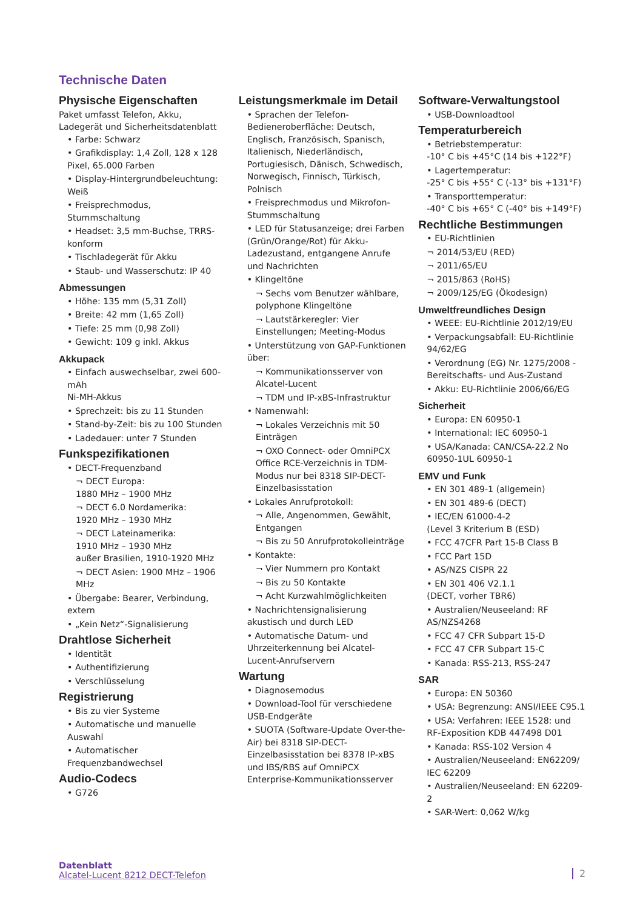Technische Daten
Physische Eigenschaften
Paket umfasst Telefon, Akku, Ladegerät und Sicherheitsdatenblatt
• Farbe: Schwarz
• Grafikdisplay: 1,4 Zoll, 128 x 128 Pixel, 65.000 Farben
• Display-Hintergrundbeleuchtung: Weiß
• Freisprechmodus, Stummschaltung
• Headset: 3,5 mm-Buchse, TRRS-konform
• Tischladegerät für Akku
• Staub- und Wasserschutz: IP 40
Abmessungen
• Höhe: 135 mm (5,31 Zoll)
• Breite: 42 mm (1,65 Zoll)
• Tiefe: 25 mm (0,98 Zoll)
• Gewicht: 109 g inkl. Akkus
Akkupack
• Einfach auswechselbar, zwei 600-mAh
Ni-MH-Akkus
• Sprechzeit: bis zu 11 Stunden
• Stand-by-Zeit: bis zu 100 Stunden
• Ladedauer: unter 7 Stunden
Funkspezifikationen
• DECT-Frequenzband
¬ DECT Europa:
1880 MHz – 1900 MHz
¬ DECT 6.0 Nordamerika:
1920 MHz – 1930 MHz
¬ DECT Lateinamerika:
1910 MHz – 1930 MHz
außer Brasilien, 1910-1920 MHz
¬ DECT Asien: 1900 MHz – 1906 MHz
• Übergabe: Bearer, Verbindung, extern
• „Kein Netz“-Signalisierung
Drahtlose Sicherheit
• Identität
• Authentifizierung
• Verschlüsselung
Registrierung
• Bis zu vier Systeme
• Automatische und manuelle Auswahl
• Automatischer Frequenzbandwechsel
Audio-Codecs
• G726
Leistungsmerkmale im Detail
• Sprachen der Telefon-Bedieneroberfläche: Deutsch, Englisch, Französisch, Spanisch, Italienisch, Niederländisch, Portugiesisch, Dänisch, Schwedisch, Norwegisch, Finnisch, Türkisch, Polnisch
• Freisprechmodus und Mikrofon-Stummschaltung
• LED für Statusanzeige; drei Farben (Grün/Orange/Rot) für Akku-Ladezustand, entgangene Anrufe und Nachrichten
• Klingeltöne
¬ Sechs vom Benutzer wählbare, polyphone Klingeltöne
¬ Lautstärkeregler: Vier Einstellungen; Meeting-Modus
• Unterstützung von GAP-Funktionen über:
¬ Kommunikationsserver von Alcatel-Lucent
¬ TDM und IP-xBS-Infrastruktur
• Namenwahl:
¬ Lokales Verzeichnis mit 50 Einträgen
¬ OXO Connect- oder OmniPCX Office RCE-Verzeichnis in TDM-Modus nur bei 8318 SIP-DECT-Einzelbasisstation
• Lokales Anrufprotokoll:
¬ Alle, Angenommen, Gewählt, Entgangen
¬ Bis zu 50 Anrufprotokolleinträge
• Kontakte:
¬ Vier Nummern pro Kontakt
¬ Bis zu 50 Kontakte
¬ Acht Kurzwahlmöglichkeiten
• Nachrichtensignalisierung akustisch und durch LED
• Automatische Datum- und Uhrzeiterkennung bei Alcatel-Lucent-Anrufservern
Wartung
• Diagnosemodus
• Download-Tool für verschiedene USB-Endgeräte
• SUOTA (Software-Update Over-the-Air) bei 8318 SIP-DECT-Einzelbasisstation bei 8378 IP-xBS und IBS/RBS auf OmniPCX Enterprise-Kommunikationsserver
Software-Verwaltungstool
• USB-Downloadtool
Temperaturbereich
• Betriebstemperatur:
-10° C bis +45°C (14 bis +122°F)
• Lagertemperatur:
-25° C bis +55° C (-13° bis +131°F)
• Transporttemperatur:
-40° C bis +65° C (-40° bis +149°F)
Rechtliche Bestimmungen
• EU-Richtlinien
¬ 2014/53/EU (RED)
¬ 2011/65/EU
¬ 2015/863 (RoHS)
¬ 2009/125/EG (Ökodesign)
Umweltfreundliches Design
• WEEE: EU-Richtlinie 2012/19/EU
• Verpackungsabfall: EU-Richtlinie 94/62/EG
• Verordnung (EG) Nr. 1275/2008 - Bereitschafts- und Aus-Zustand
• Akku: EU-Richtlinie 2006/66/EG
Sicherheit
• Europa: EN 60950-1
• International: IEC 60950-1
• USA/Kanada: CAN/CSA-22.2 No 60950-1UL 60950-1
EMV und Funk
• EN 301 489-1 (allgemein)
• EN 301 489-6 (DECT)
• IEC/EN 61000-4-2
(Level 3 Kriterium B (ESD)
• FCC 47CFR Part 15-B Class B
• FCC Part 15D
• AS/NZS CISPR 22
• EN 301 406 V2.1.1
(DECT, vorher TBR6)
• Australien/Neuseeland: RF AS/NZS4268
• FCC 47 CFR Subpart 15-D
• FCC 47 CFR Subpart 15-C
• Kanada: RSS-213, RSS-247
SAR
• Europa: EN 50360
• USA: Begrenzung: ANSI/IEEE C95.1
• USA: Verfahren: IEEE 1528: und RF-Exposition KDB 447498 D01
• Kanada: RSS-102 Version 4
• Australien/Neuseeland: EN62209/ IEC 62209
• Australien/Neuseeland: EN 62209-2
• SAR-Wert: 0,062 W/kg
Datenblatt
Alcatel-Lucent 8212 DECT-Telefon
2